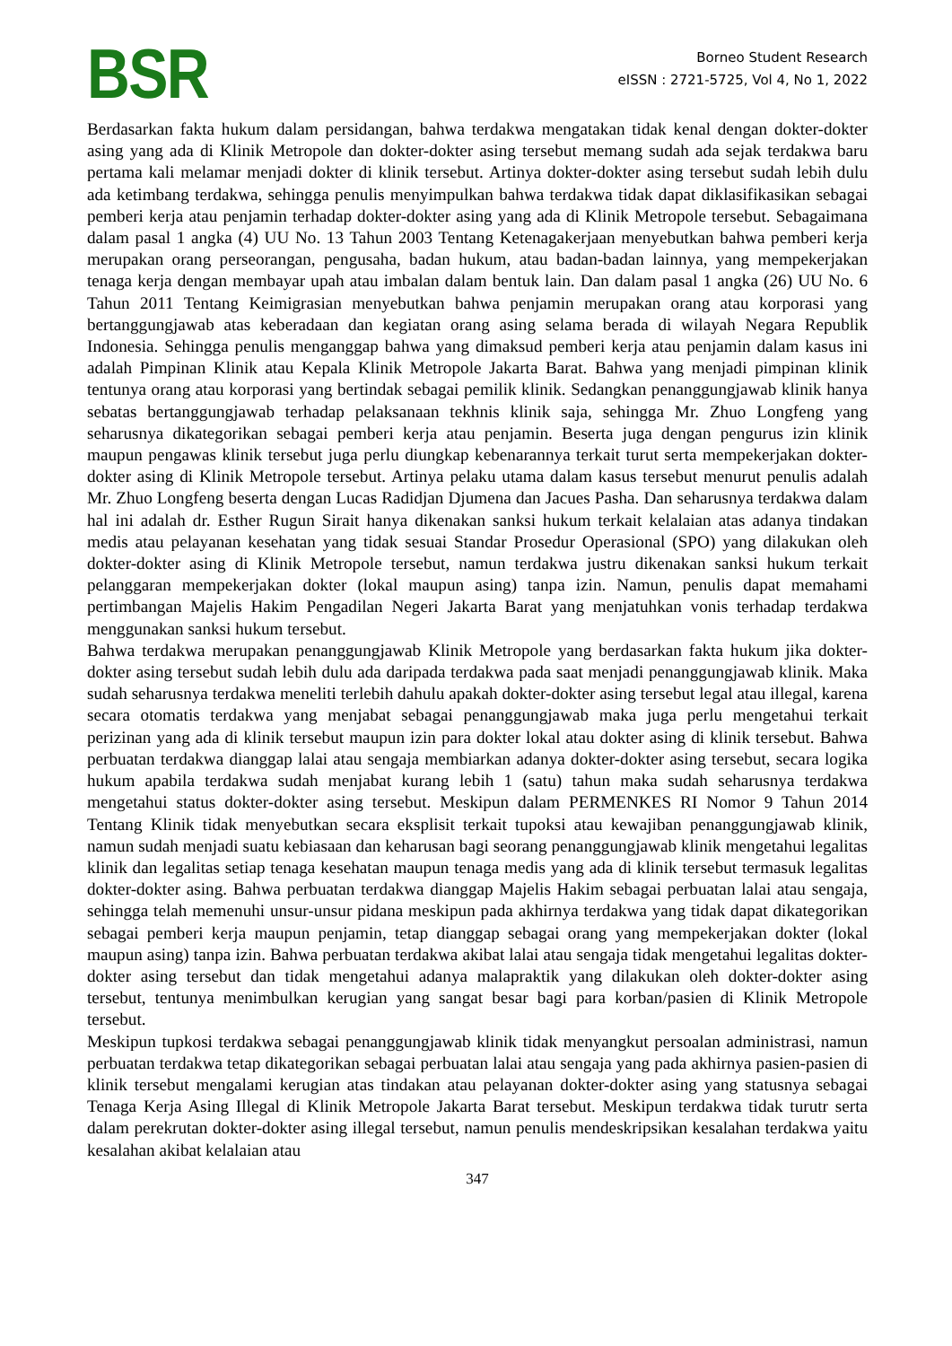BSR
Borneo Student Research
eISSN : 2721-5725, Vol 4, No 1, 2022
Berdasarkan fakta hukum dalam persidangan, bahwa terdakwa mengatakan tidak kenal dengan dokter-dokter asing yang ada di Klinik Metropole dan dokter-dokter asing tersebut memang sudah ada sejak terdakwa baru pertama kali melamar menjadi dokter di klinik tersebut. Artinya dokter-dokter asing tersebut sudah lebih dulu ada ketimbang terdakwa, sehingga penulis menyimpulkan bahwa terdakwa tidak dapat diklasifikasikan sebagai pemberi kerja atau penjamin terhadap dokter-dokter asing yang ada di Klinik Metropole tersebut. Sebagaimana dalam pasal 1 angka (4) UU No. 13 Tahun 2003 Tentang Ketenagakerjaan menyebutkan bahwa pemberi kerja merupakan orang perseorangan, pengusaha, badan hukum, atau badan-badan lainnya, yang mempekerjakan tenaga kerja dengan membayar upah atau imbalan dalam bentuk lain. Dan dalam pasal 1 angka (26) UU No. 6 Tahun 2011 Tentang Keimigrasian menyebutkan bahwa penjamin merupakan orang atau korporasi yang bertanggungjawab atas keberadaan dan kegiatan orang asing selama berada di wilayah Negara Republik Indonesia. Sehingga penulis menganggap bahwa yang dimaksud pemberi kerja atau penjamin dalam kasus ini adalah Pimpinan Klinik atau Kepala Klinik Metropole Jakarta Barat. Bahwa yang menjadi pimpinan klinik tentunya orang atau korporasi yang bertindak sebagai pemilik klinik. Sedangkan penanggungjawab klinik hanya sebatas bertanggungjawab terhadap pelaksanaan tekhnis klinik saja, sehingga Mr. Zhuo Longfeng yang seharusnya dikategorikan sebagai pemberi kerja atau penjamin. Beserta juga dengan pengurus izin klinik maupun pengawas klinik tersebut juga perlu diungkap kebenarannya terkait turut serta mempekerjakan dokter-dokter asing di Klinik Metropole tersebut. Artinya pelaku utama dalam kasus tersebut menurut penulis adalah Mr. Zhuo Longfeng beserta dengan Lucas Radidjan Djumena dan Jacues Pasha. Dan seharusnya terdakwa dalam hal ini adalah dr. Esther Rugun Sirait hanya dikenakan sanksi hukum terkait kelalaian atas adanya tindakan medis atau pelayanan kesehatan yang tidak sesuai Standar Prosedur Operasional (SPO) yang dilakukan oleh dokter-dokter asing di Klinik Metropole tersebut, namun terdakwa justru dikenakan sanksi hukum terkait pelanggaran mempekerjakan dokter (lokal maupun asing) tanpa izin. Namun, penulis dapat memahami pertimbangan Majelis Hakim Pengadilan Negeri Jakarta Barat yang menjatuhkan vonis terhadap terdakwa menggunakan sanksi hukum tersebut.
Bahwa terdakwa merupakan penanggungjawab Klinik Metropole yang berdasarkan fakta hukum jika dokter-dokter asing tersebut sudah lebih dulu ada daripada terdakwa pada saat menjadi penanggungjawab klinik. Maka sudah seharusnya terdakwa meneliti terlebih dahulu apakah dokter-dokter asing tersebut legal atau illegal, karena secara otomatis terdakwa yang menjabat sebagai penanggungjawab maka juga perlu mengetahui terkait perizinan yang ada di klinik tersebut maupun izin para dokter lokal atau dokter asing di klinik tersebut. Bahwa perbuatan terdakwa dianggap lalai atau sengaja membiarkan adanya dokter-dokter asing tersebut, secara logika hukum apabila terdakwa sudah menjabat kurang lebih 1 (satu) tahun maka sudah seharusnya terdakwa mengetahui status dokter-dokter asing tersebut. Meskipun dalam PERMENKES RI Nomor 9 Tahun 2014 Tentang Klinik tidak menyebutkan secara eksplisit terkait tupoksi atau kewajiban penanggungjawab klinik, namun sudah menjadi suatu kebiasaan dan keharusan bagi seorang penanggungjawab klinik mengetahui legalitas klinik dan legalitas setiap tenaga kesehatan maupun tenaga medis yang ada di klinik tersebut termasuk legalitas dokter-dokter asing. Bahwa perbuatan terdakwa dianggap Majelis Hakim sebagai perbuatan lalai atau sengaja, sehingga telah memenuhi unsur-unsur pidana meskipun pada akhirnya terdakwa yang tidak dapat dikategorikan sebagai pemberi kerja maupun penjamin, tetap dianggap sebagai orang yang mempekerjakan dokter (lokal maupun asing) tanpa izin. Bahwa perbuatan terdakwa akibat lalai atau sengaja tidak mengetahui legalitas dokter-dokter asing tersebut dan tidak mengetahui adanya malapraktik yang dilakukan oleh dokter-dokter asing tersebut, tentunya menimbulkan kerugian yang sangat besar bagi para korban/pasien di Klinik Metropole tersebut.
Meskipun tupkosi terdakwa sebagai penanggungjawab klinik tidak menyangkut persoalan administrasi, namun perbuatan terdakwa tetap dikategorikan sebagai perbuatan lalai atau sengaja yang pada akhirnya pasien-pasien di klinik tersebut mengalami kerugian atas tindakan atau pelayanan dokter-dokter asing yang statusnya sebagai Tenaga Kerja Asing Illegal di Klinik Metropole Jakarta Barat tersebut. Meskipun terdakwa tidak turutr serta dalam perekrutan dokter-dokter asing illegal tersebut, namun penulis mendeskripsikan kesalahan terdakwa yaitu kesalahan akibat kelalaian atau
347